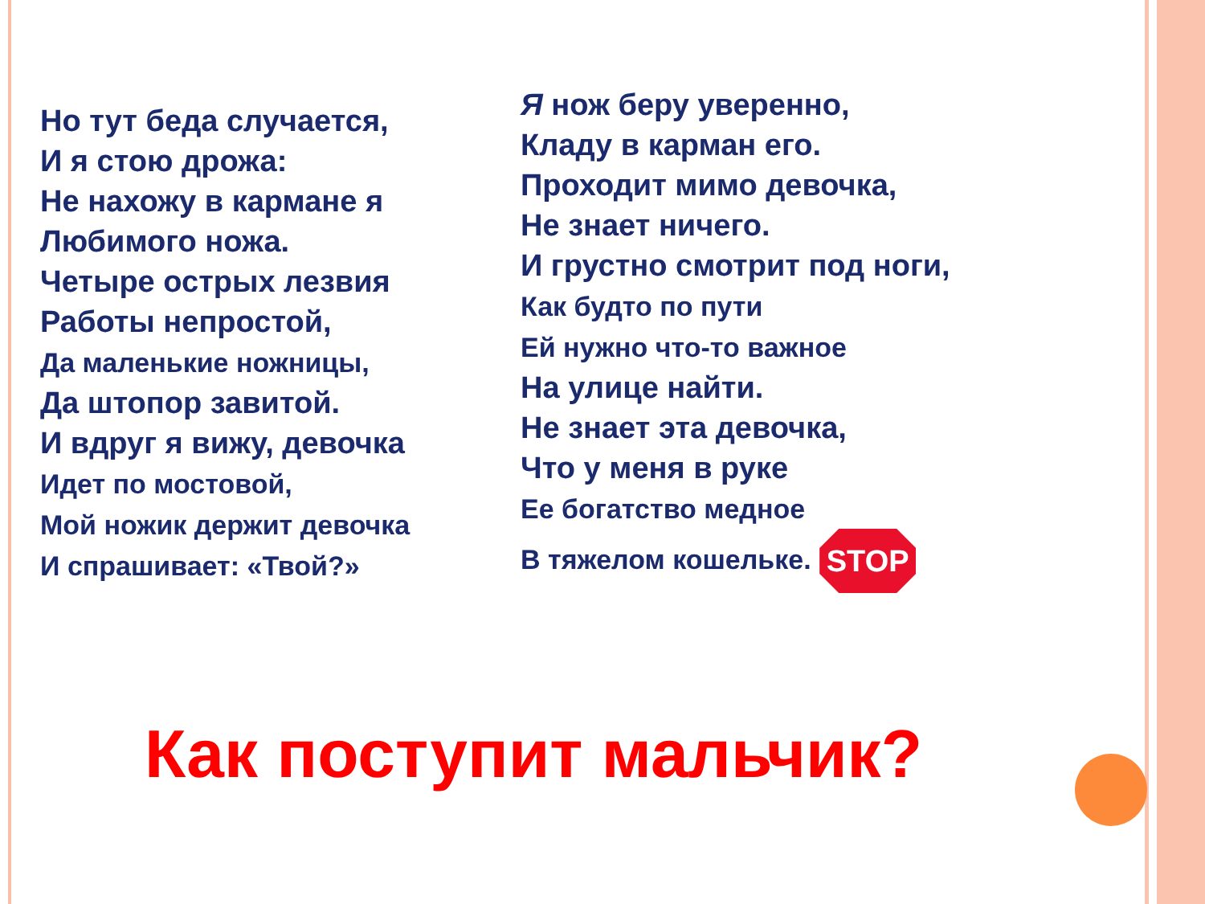Но тут беда случается,
И я стою дрожа:
Не нахожу в кармане я
Любимого ножа.
Четыре острых лезвия
Работы непростой,
Да маленькие ножницы,
Да штопор завитой.
И вдруг я вижу, девочка
Идет по мостовой,
Мой ножик держит девочка
И спрашивает: «Твой?»
Я нож беру уверенно,
Кладу в карман его.
Проходит мимо девочка,
Не знает ничего.
И грустно смотрит под ноги,
Как будто по пути
Ей нужно что-то важное
На улице найти.
Не знает эта девочка,
Что у меня в руке
Ее богатство медное
В тяжелом кошельке. STOP
Как поступит мальчик?